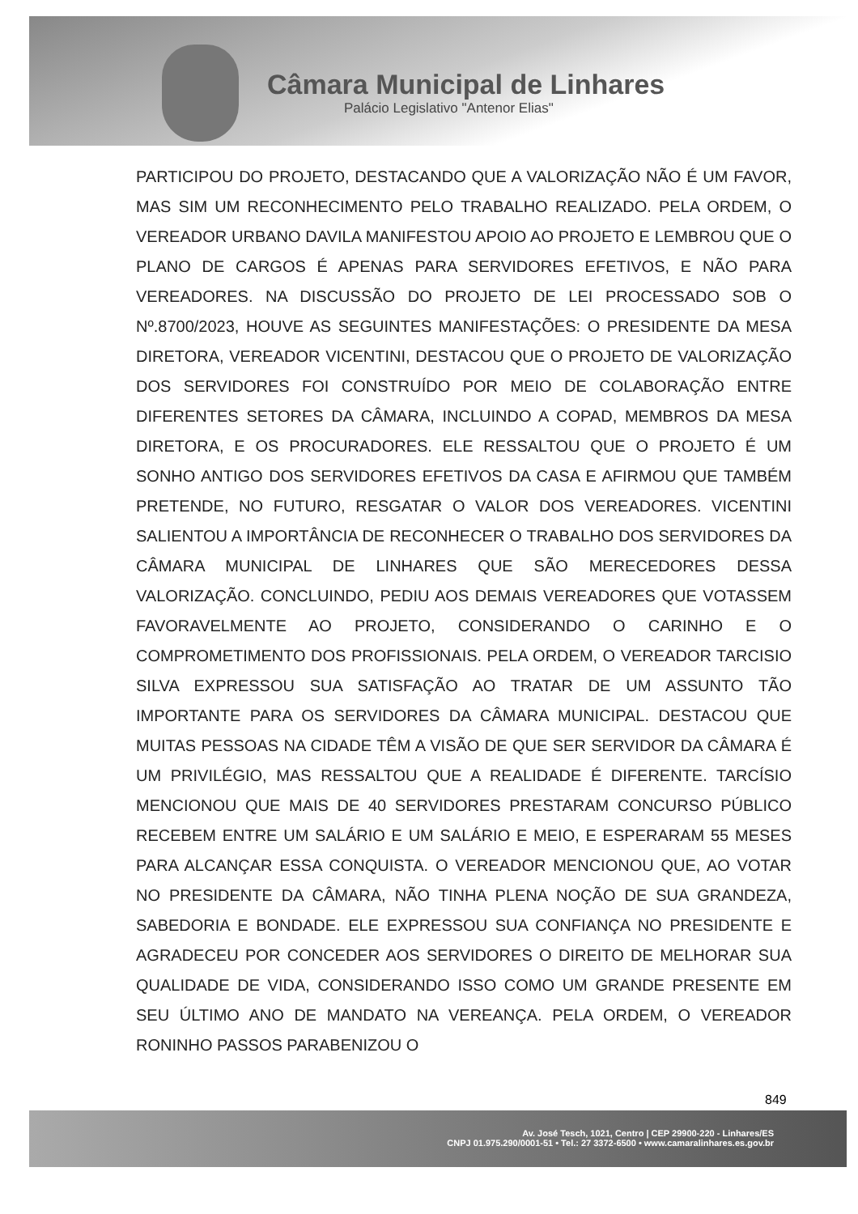Câmara Municipal de Linhares
Palácio Legislativo "Antenor Elias"
PARTICIPOU DO PROJETO, DESTACANDO QUE A VALORIZAÇÃO NÃO É UM FAVOR, MAS SIM UM RECONHECIMENTO PELO TRABALHO REALIZADO. PELA ORDEM, O VEREADOR URBANO DAVILA MANIFESTOU APOIO AO PROJETO E LEMBROU QUE O PLANO DE CARGOS É APENAS PARA SERVIDORES EFETIVOS, E NÃO PARA VEREADORES. NA DISCUSSÃO DO PROJETO DE LEI PROCESSADO SOB O Nº.8700/2023, HOUVE AS SEGUINTES MANIFESTAÇÕES: O PRESIDENTE DA MESA DIRETORA, VEREADOR VICENTINI, DESTACOU QUE O PROJETO DE VALORIZAÇÃO DOS SERVIDORES FOI CONSTRUÍDO POR MEIO DE COLABORAÇÃO ENTRE DIFERENTES SETORES DA CÂMARA, INCLUINDO A COPAD, MEMBROS DA MESA DIRETORA, E OS PROCURADORES. ELE RESSALTOU QUE O PROJETO É UM SONHO ANTIGO DOS SERVIDORES EFETIVOS DA CASA E AFIRMOU QUE TAMBÉM PRETENDE, NO FUTURO, RESGATAR O VALOR DOS VEREADORES. VICENTINI SALIENTOU A IMPORTÂNCIA DE RECONHECER O TRABALHO DOS SERVIDORES DA CÂMARA MUNICIPAL DE LINHARES QUE SÃO MERECEDORES DESSA VALORIZAÇÃO. CONCLUINDO, PEDIU AOS DEMAIS VEREADORES QUE VOTASSEM FAVORAVELMENTE AO PROJETO, CONSIDERANDO O CARINHO E O COMPROMETIMENTO DOS PROFISSIONAIS. PELA ORDEM, O VEREADOR TARCISIO SILVA EXPRESSOU SUA SATISFAÇÃO AO TRATAR DE UM ASSUNTO TÃO IMPORTANTE PARA OS SERVIDORES DA CÂMARA MUNICIPAL. DESTACOU QUE MUITAS PESSOAS NA CIDADE TÊM A VISÃO DE QUE SER SERVIDOR DA CÂMARA É UM PRIVILÉGIO, MAS RESSALTOU QUE A REALIDADE É DIFERENTE. TARCÍSIO MENCIONOU QUE MAIS DE 40 SERVIDORES PRESTARAM CONCURSO PÚBLICO RECEBEM ENTRE UM SALÁRIO E UM SALÁRIO E MEIO, E ESPERARAM 55 MESES PARA ALCANÇAR ESSA CONQUISTA. O VEREADOR MENCIONOU QUE, AO VOTAR NO PRESIDENTE DA CÂMARA, NÃO TINHA PLENA NOÇÃO DE SUA GRANDEZA, SABEDORIA E BONDADE. ELE EXPRESSOU SUA CONFIANÇA NO PRESIDENTE E AGRADECEU POR CONCEDER AOS SERVIDORES O DIREITO DE MELHORAR SUA QUALIDADE DE VIDA, CONSIDERANDO ISSO COMO UM GRANDE PRESENTE EM SEU ÚLTIMO ANO DE MANDATO NA VEREANÇA. PELA ORDEM, O VEREADOR RONINHO PASSOS PARABENIZOU O
849
Av. José Tesch, 1021, Centro | CEP 29900-220 - Linhares/ES
CNPJ 01.975.290/0001-51 • Tel.: 27 3372-6500 • www.camaralinhares.es.gov.br